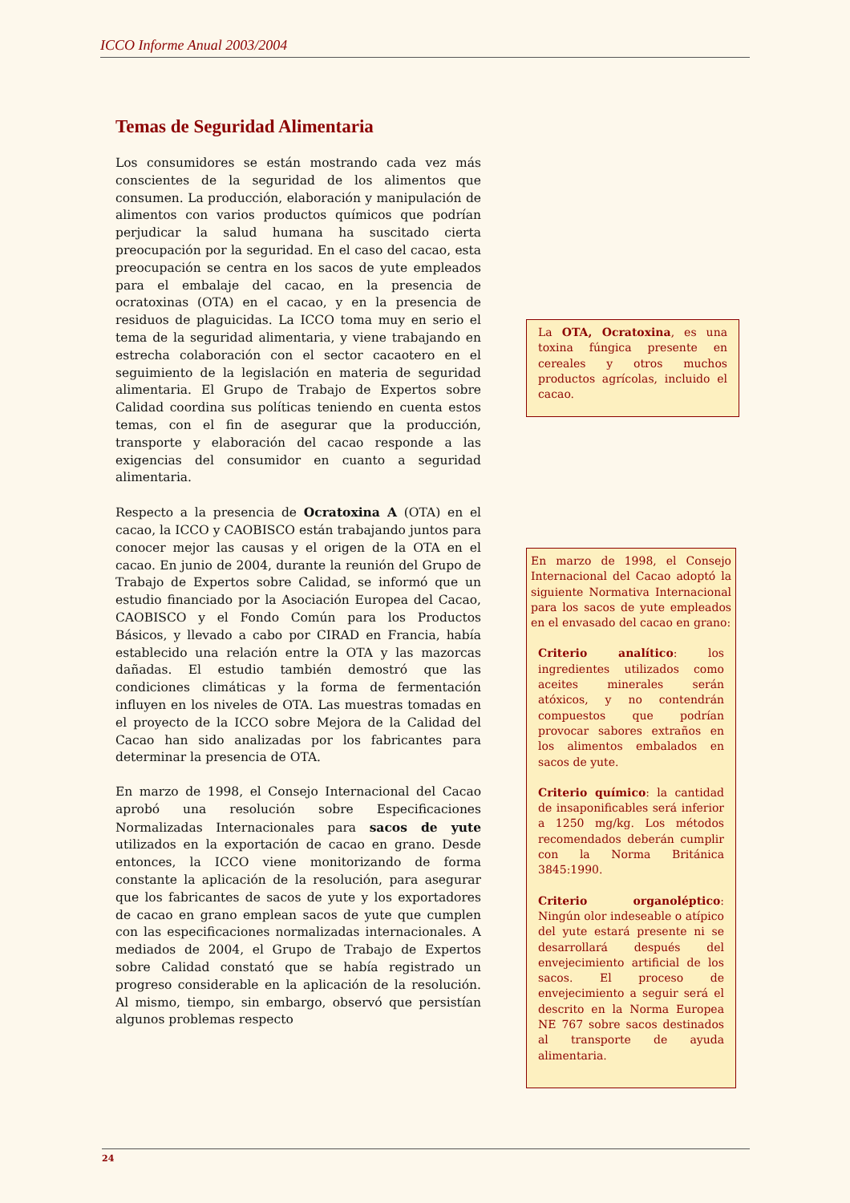ICCO Informe Anual 2003/2004
Temas de Seguridad Alimentaria
Los consumidores se están mostrando cada vez más conscientes de la seguridad de los alimentos que consumen. La producción, elaboración y manipulación de alimentos con varios productos químicos que podrían perjudicar la salud humana ha suscitado cierta preocupación por la seguridad. En el caso del cacao, esta preocupación se centra en los sacos de yute empleados para el embalaje del cacao, en la presencia de ocratoxinas (OTA) en el cacao, y en la presencia de residuos de plaguicidas. La ICCO toma muy en serio el tema de la seguridad alimentaria, y viene trabajando en estrecha colaboración con el sector cacaotero en el seguimiento de la legislación en materia de seguridad alimentaria. El Grupo de Trabajo de Expertos sobre Calidad coordina sus políticas teniendo en cuenta estos temas, con el fin de asegurar que la producción, transporte y elaboración del cacao responde a las exigencias del consumidor en cuanto a seguridad alimentaria.
Respecto a la presencia de Ocratoxina A (OTA) en el cacao, la ICCO y CAOBISCO están trabajando juntos para conocer mejor las causas y el origen de la OTA en el cacao. En junio de 2004, durante la reunión del Grupo de Trabajo de Expertos sobre Calidad, se informó que un estudio financiado por la Asociación Europea del Cacao, CAOBISCO y el Fondo Común para los Productos Básicos, y llevado a cabo por CIRAD en Francia, había establecido una relación entre la OTA y las mazorcas dañadas. El estudio también demostró que las condiciones climáticas y la forma de fermentación influyen en los niveles de OTA. Las muestras tomadas en el proyecto de la ICCO sobre Mejora de la Calidad del Cacao han sido analizadas por los fabricantes para determinar la presencia de OTA.
En marzo de 1998, el Consejo Internacional del Cacao aprobó una resolución sobre Especificaciones Normalizadas Internacionales para sacos de yute utilizados en la exportación de cacao en grano. Desde entonces, la ICCO viene monitorizando de forma constante la aplicación de la resolución, para asegurar que los fabricantes de sacos de yute y los exportadores de cacao en grano emplean sacos de yute que cumplen con las especificaciones normalizadas internacionales. A mediados de 2004, el Grupo de Trabajo de Expertos sobre Calidad constató que se había registrado un progreso considerable en la aplicación de la resolución. Al mismo, tiempo, sin embargo, observó que persistían algunos problemas respecto
La OTA, Ocratoxina, es una toxina fúngica presente en cereales y otros muchos productos agrícolas, incluido el cacao.
En marzo de 1998, el Consejo Internacional del Cacao adoptó la siguiente Normativa Internacional para los sacos de yute empleados en el envasado del cacao en grano:
Criterio analítico: los ingredientes utilizados como aceites minerales serán atóxicos, y no contendrán compuestos que podrían provocar sabores extraños en los alimentos embalados en sacos de yute.
Criterio químico: la cantidad de insaponificables será inferior a 1250 mg/kg. Los métodos recomendados deberán cumplir con la Norma Británica 3845:1990.
Criterio organoléptico: Ningún olor indeseable o atípico del yute estará presente ni se desarrollará después del envejecimiento artificial de los sacos. El proceso de envejecimiento a seguir será el descrito en la Norma Europea NE 767 sobre sacos destinados al transporte de ayuda alimentaria.
24